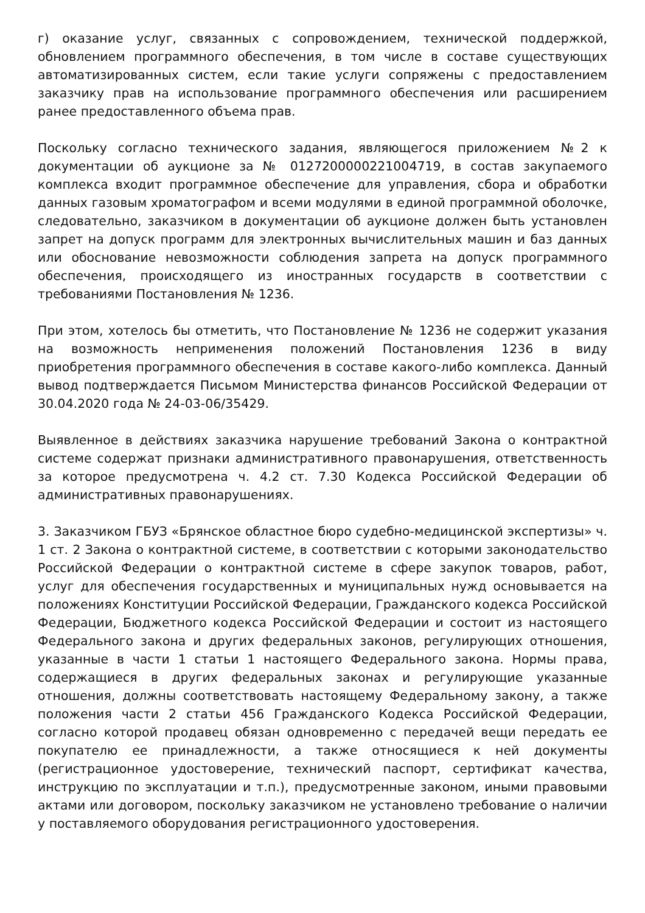г) оказание услуг, связанных с сопровождением, технической поддержкой, обновлением программного обеспечения, в том числе в составе существующих автоматизированных систем, если такие услуги сопряжены с предоставлением заказчику прав на использование программного обеспечения или расширением ранее предоставленного объема прав.
Поскольку согласно технического задания, являющегося приложением №2 к документации об аукционе за № 0127200000221004719, в состав закупаемого комплекса входит программное обеспечение для управления, сбора и обработки данных газовым хроматографом и всеми модулями в единой программной оболочке, следовательно, заказчиком в документации об аукционе должен быть установлен запрет на допуск программ для электронных вычислительных машин и баз данных или обоснование невозможности соблюдения запрета на допуск программного обеспечения, происходящего из иностранных государств в соответствии с требованиями Постановления № 1236.
При этом, хотелось бы отметить, что Постановление № 1236 не содержит указания на возможность неприменения положений Постановления 1236 в виду приобретения программного обеспечения в составе какого-либо комплекса. Данный вывод подтверждается Письмом Министерства финансов Российской Федерации от 30.04.2020 года № 24-03-06/35429.
Выявленное в действиях заказчика нарушение требований Закона о контрактной системе содержат признаки административного правонарушения, ответственность за которое предусмотрена ч. 4.2 ст. 7.30 Кодекса Российской Федерации об административных правонарушениях.
3. Заказчиком ГБУЗ «Брянское областное бюро судебно-медицинской экспертизы» ч. 1 ст. 2 Закона о контрактной системе, в соответствии с которыми законодательство Российской Федерации о контрактной системе в сфере закупок товаров, работ, услуг для обеспечения государственных и муниципальных нужд основывается на положениях Конституции Российской Федерации, Гражданского кодекса Российской Федерации, Бюджетного кодекса Российской Федерации и состоит из настоящего Федерального закона и других федеральных законов, регулирующих отношения, указанные в части 1 статьи 1 настоящего Федерального закона. Нормы права, содержащиеся в других федеральных законах и регулирующие указанные отношения, должны соответствовать настоящему Федеральному закону, а также положения части 2 статьи 456 Гражданского Кодекса Российской Федерации, согласно которой продавец обязан одновременно с передачей вещи передать ее покупателю ее принадлежности, а также относящиеся к ней документы (регистрационное удостоверение, технический паспорт, сертификат качества, инструкцию по эксплуатации и т.п.), предусмотренные законом, иными правовыми актами или договором, поскольку заказчиком не установлено требование о наличии у поставляемого оборудования регистрационного удостоверения.